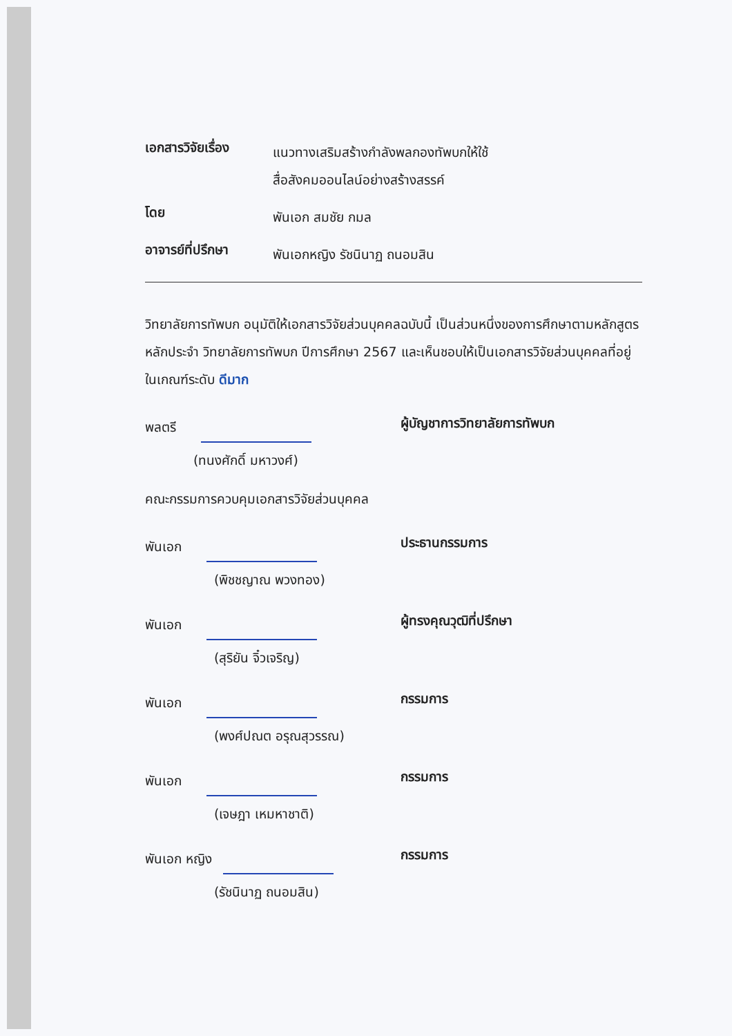เอกสารวิจัยเรื่อง
แนวทางเสริมสร้างกำลังพลกองทัพบกให้ใช้
สื่อสังคมออนไลน์อย่างสร้างสรรค์
โดย
พันเอก สมชัย กมล
อาจารย์ที่ปรึกษา
พันเอกหญิง รัชนินาฏ ถนอมสิน
วิทยาลัยการทัพบก อนุมัติให้เอกสารวิจัยส่วนบุคคลฉบับนี้ เป็นส่วนหนึ่งของการศึกษาตามหลักสูตรหลักประจำ วิทยาลัยการทัพบก ปีการศึกษา 2567 และเห็นชอบให้เป็นเอกสารวิจัยส่วนบุคคลที่อยู่ในเกณฑ์ระดับ ดีมาก
พลตรี
(ทนงศักดิ์ มหาวงศ์)
ผู้บัญชาการวิทยาลัยการทัพบก
คณะกรรมการควบคุมเอกสารวิจัยส่วนบุคคล
พันเอก
(พิชชญาณ พวงทอง)
ประธานกรรมการ
พันเอก
(สุริยัน จิ๋วเจริญ)
ผู้ทรงคุณวุฒิที่ปรึกษา
พันเอก
(พงศ์ปณต อรุณสุวรรณ)
กรรมการ
พันเอก
(เจษฎา เหมหาชาติ)
กรรมการ
พันเอก หญิง
(รัชนินาฏ ถนอมสิน)
กรรมการ